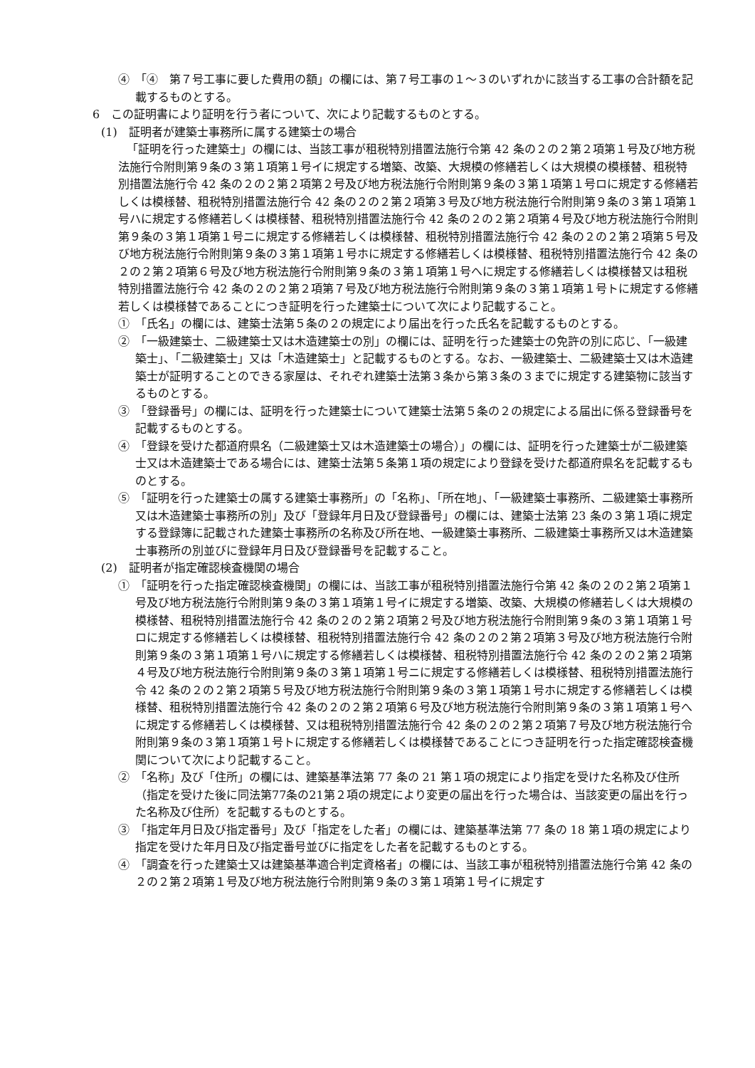④　「④　第７号工事に要した費用の額」の欄には、第７号工事の１～３のいずれかに該当する工事の合計額を記載するものとする。
6　この証明書により証明を行う者について、次により記載するものとする。
(1)　証明者が建築士事務所に属する建築士の場合
「証明を行った建築士」の欄には、当該工事が租税特別措置法施行令第 42 条の２の２第２項第１号及び地方税法施行令附則第９条の３第１項第１号イに規定する増築、改築、大規模の修繕若しくは大規模の模様替、租税特別措置法施行令 42 条の２の２第２項第２号及び地方税法施行令附則第９条の３第１項第１号ロに規定する修繕若しくは模様替、租税特別措置法施行令 42 条の２の２第２項第３号及び地方税法施行令附則第９条の３第１項第１号ハに規定する修繕若しくは模様替、租税特別措置法施行令 42 条の２の２第２項第４号及び地方税法施行令附則第９条の３第１項第１号ニに規定する修繕若しくは模様替、租税特別措置法施行令 42 条の２の２第２項第５号及び地方税法施行令附則第９条の３第１項第１号ホに規定する修繕若しくは模様替、租税特別措置法施行令 42 条の２の２第２項第６号及び地方税法施行令附則第９条の３第１項第１号へに規定する修繕若しくは模様替又は租税特別措置法施行令 42 条の２の２第２項第７号及び地方税法施行令附則第９条の３第１項第１号トに規定する修繕若しくは模様替であることにつき証明を行った建築士について次により記載すること。
①　「氏名」の欄には、建築士法第５条の２の規定により届出を行った氏名を記載するものとする。
②　「一級建築士、二級建築士又は木造建築士の別」の欄には、証明を行った建築士の免許の別に応じ、「一級建築士」、「二級建築士」又は「木造建築士」と記載するものとする。なお、一級建築士、二級建築士又は木造建築士が証明することのできる家屋は、それぞれ建築士法第３条から第３条の３までに規定する建築物に該当するものとする。
③　「登録番号」の欄には、証明を行った建築士について建築士法第５条の２の規定による届出に係る登録番号を記載するものとする。
④　「登録を受けた都道府県名（二級建築士又は木造建築士の場合）」の欄には、証明を行った建築士が二級建築士又は木造建築士である場合には、建築士法第５条第１項の規定により登録を受けた都道府県名を記載するものとする。
⑤　「証明を行った建築士の属する建築士事務所」の「名称」、「所在地」、「一級建築士事務所、二級建築士事務所又は木造建築士事務所の別」及び「登録年月日及び登録番号」の欄には、建築士法第 23 条の３第１項に規定する登録簿に記載された建築士事務所の名称及び所在地、一級建築士事務所、二級建築士事務所又は木造建築士事務所の別並びに登録年月日及び登録番号を記載すること。
(2)　証明者が指定確認検査機関の場合
①　「証明を行った指定確認検査機関」の欄には、当該工事が租税特別措置法施行令第 42 条の２の２第２項第１号及び地方税法施行令附則第９条の３第１項第１号イに規定する増築、改築、大規模の修繕若しくは大規模の模様替、租税特別措置法施行令 42 条の２の２第２項第２号及び地方税法施行令附則第９条の３第１項第１号ロに規定する修繕若しくは模様替、租税特別措置法施行令 42 条の２の２第２項第３号及び地方税法施行令附則第９条の３第１項第１号ハに規定する修繕若しくは模様替、租税特別措置法施行令 42 条の２の２第２項第４号及び地方税法施行令附則第９条の３第１項第１号ニに規定する修繕若しくは模様替、租税特別措置法施行令 42 条の２の２第２項第５号及び地方税法施行令附則第９条の３第１項第１号ホに規定する修繕若しくは模様替、租税特別措置法施行令 42 条の２の２第２項第６号及び地方税法施行令附則第９条の３第１項第１号へに規定する修繕若しくは模様替、又は租税特別措置法施行令 42 条の２の２第２項第７号及び地方税法施行令附則第９条の３第１項第１号トに規定する修繕若しくは模様替であることにつき証明を行った指定確認検査機関について次により記載すること。
②　「名称」及び「住所」の欄には、建築基準法第 77 条の 21 第１項の規定により指定を受けた名称及び住所（指定を受けた後に同法第77条の21第２項の規定により変更の届出を行った場合は、当該変更の届出を行った名称及び住所）を記載するものとする。
③　「指定年月日及び指定番号」及び「指定をした者」の欄には、建築基準法第 77 条の 18 第１項の規定により指定を受けた年月日及び指定番号並びに指定をした者を記載するものとする。
④　「調査を行った建築士又は建築基準適合判定資格者」の欄には、当該工事が租税特別措置法施行令第 42 条の２の２第２項第１号及び地方税法施行令附則第９条の３第１項第１号イに規定す